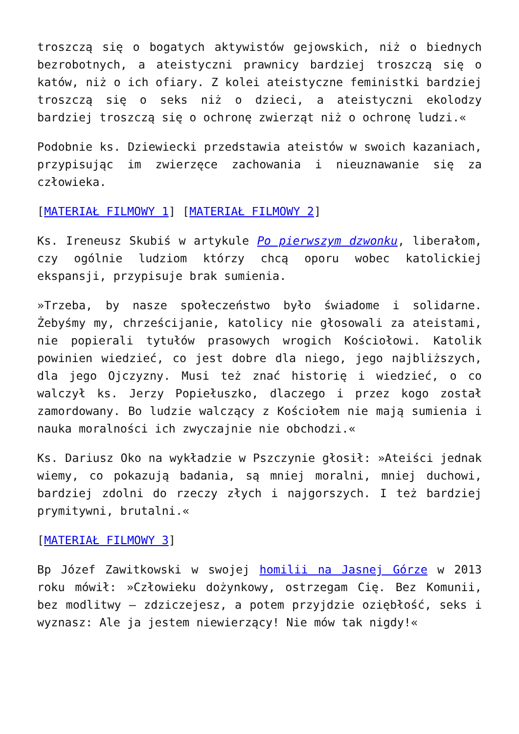troszczą się o bogatych aktywistów gejowskich, niż o biednych bezrobotnych, a ateistyczni prawnicy bardziej troszczą się o katów, niż o ich ofiary. Z kolei ateistyczne feministki bardziej troszczą się o seks niż o dzieci, a ateistyczni ekolodzy bardziej troszczą się o ochronę zwierząt niż o ochronę ludzi.«
Podobnie ks. Dziewiecki przedstawia ateistów w swoich kazaniach, przypisując im zwierzęce zachowania i nieuznawanie się za człowieka.
[MATERIAŁ FILMOWY 1] [MATERIAŁ FILMOWY 2]
Ks. Ireneusz Skubiś w artykule Po pierwszym dzwonku, liberałom, czy ogólnie ludziom którzy chcą oporu wobec katolickiej ekspansji, przypisuje brak sumienia.
»Trzeba, by nasze społeczeństwo było świadome i solidarne. Żebyśmy my, chrześcijanie, katolicy nie głosowali za ateistami, nie popierali tytułów prasowych wrogich Kościołowi. Katolik powinien wiedzieć, co jest dobre dla niego, jego najbliższych, dla jego Ojczyzny. Musi też znać historię i wiedzieć, o co walczył ks. Jerzy Popiełuszko, dlaczego i przez kogo został zamordowany. Bo ludzie walczący z Kościołem nie mają sumienia i nauka moralności ich zwyczajnie nie obchodzi.«
Ks. Dariusz Oko na wykładzie w Pszczynie głosił: »Ateiści jednak wiemy, co pokazują badania, są mniej moralni, mniej duchowi, bardziej zdolni do rzeczy złych i najgorszych. I też bardziej prymitywni, brutalni.«
[MATERIAŁ FILMOWY 3]
Bp Józef Zawitkowski w swojej homilii na Jasnej Górze w 2013 roku mówił: »Człowieku dożynkowy, ostrzegam Cię. Bez Komunii, bez modlitwy – zdziczejesz, a potem przyjdzie oziębłość, seks i wyznasz: Ale ja jestem niewierzący! Nie mów tak nigdy!«